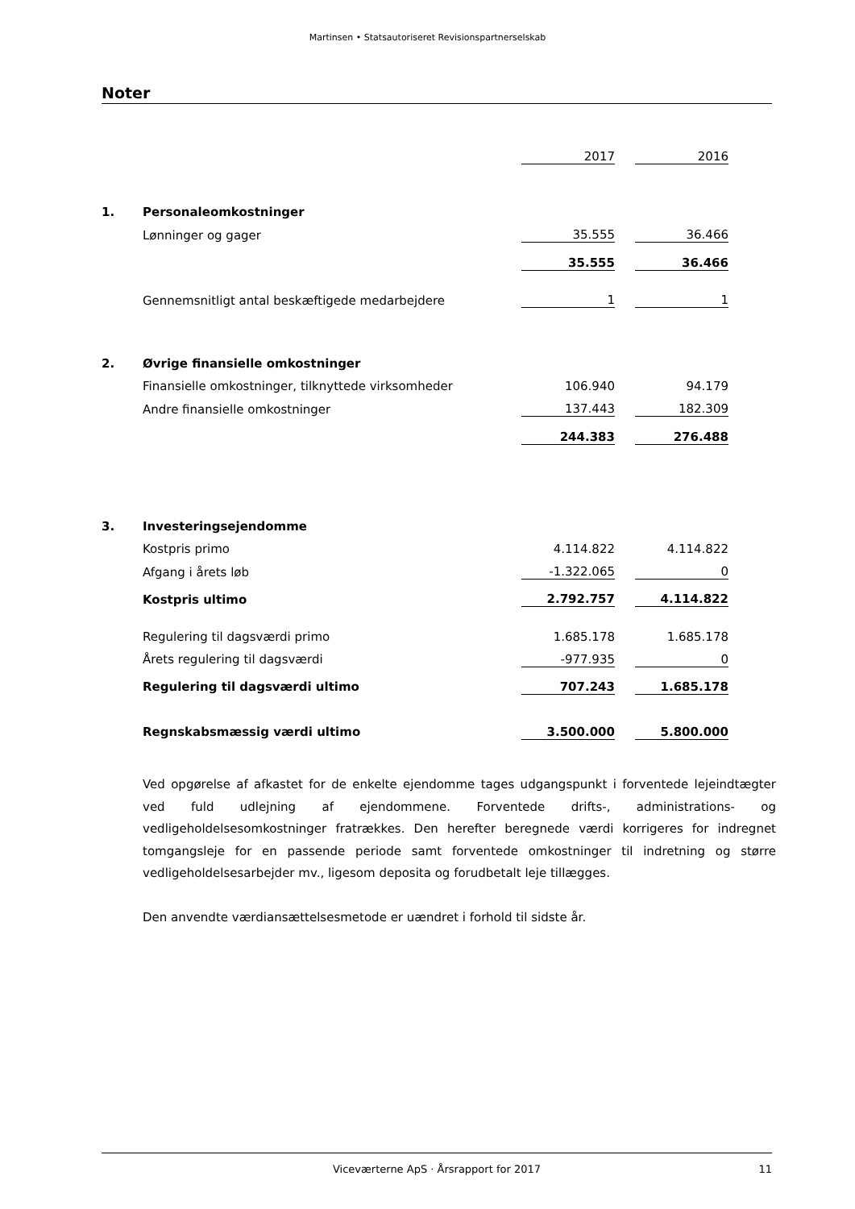Martinsen • Statsautoriseret Revisionspartnerselskab
Noter
| | | 2017 | | 2016 |
| 1. | Personaleomkostninger | | | |
| | Lønninger og gager | 35.555 | | 36.466 |
| | | 35.555 | | 36.466 |
| | Gennemsnitligt antal beskæftigede medarbejdere | 1 | | 1 |
| 2. | Øvrige finansielle omkostninger | | | |
| | Finansielle omkostninger, tilknyttede virksomheder | 106.940 | | 94.179 |
| | Andre finansielle omkostninger | 137.443 | | 182.309 |
| | | 244.383 | | 276.488 |
| 3. | Investeringsejendomme | | | |
| | Kostpris primo | 4.114.822 | | 4.114.822 |
| | Afgang i årets løb | -1.322.065 | | 0 |
| | Kostpris ultimo | 2.792.757 | | 4.114.822 |
| | Regulering til dagsværdi primo | 1.685.178 | | 1.685.178 |
| | Årets regulering til dagsværdi | -977.935 | | 0 |
| | Regulering til dagsværdi ultimo | 707.243 | | 1.685.178 |
| | Regnskabsmæssig værdi ultimo | 3.500.000 | | 5.800.000 |
Ved opgørelse af afkastet for de enkelte ejendomme tages udgangspunkt i forventede lejeindtægter ved fuld udlejning af ejendommene. Forventede drifts-, administrations- og vedligeholdelsesomkostninger fratrækkes. Den herefter beregnede værdi korrigeres for indregnet tomgangsleje for en passende periode samt forventede omkostninger til indretning og større vedligeholdelsesarbejder mv., ligesom deposita og forudbetalt leje tillægges.
Den anvendte værdiansættelsesmetode er uændret i forhold til sidste år.
Viceværterne ApS · Årsrapport for 2017 11